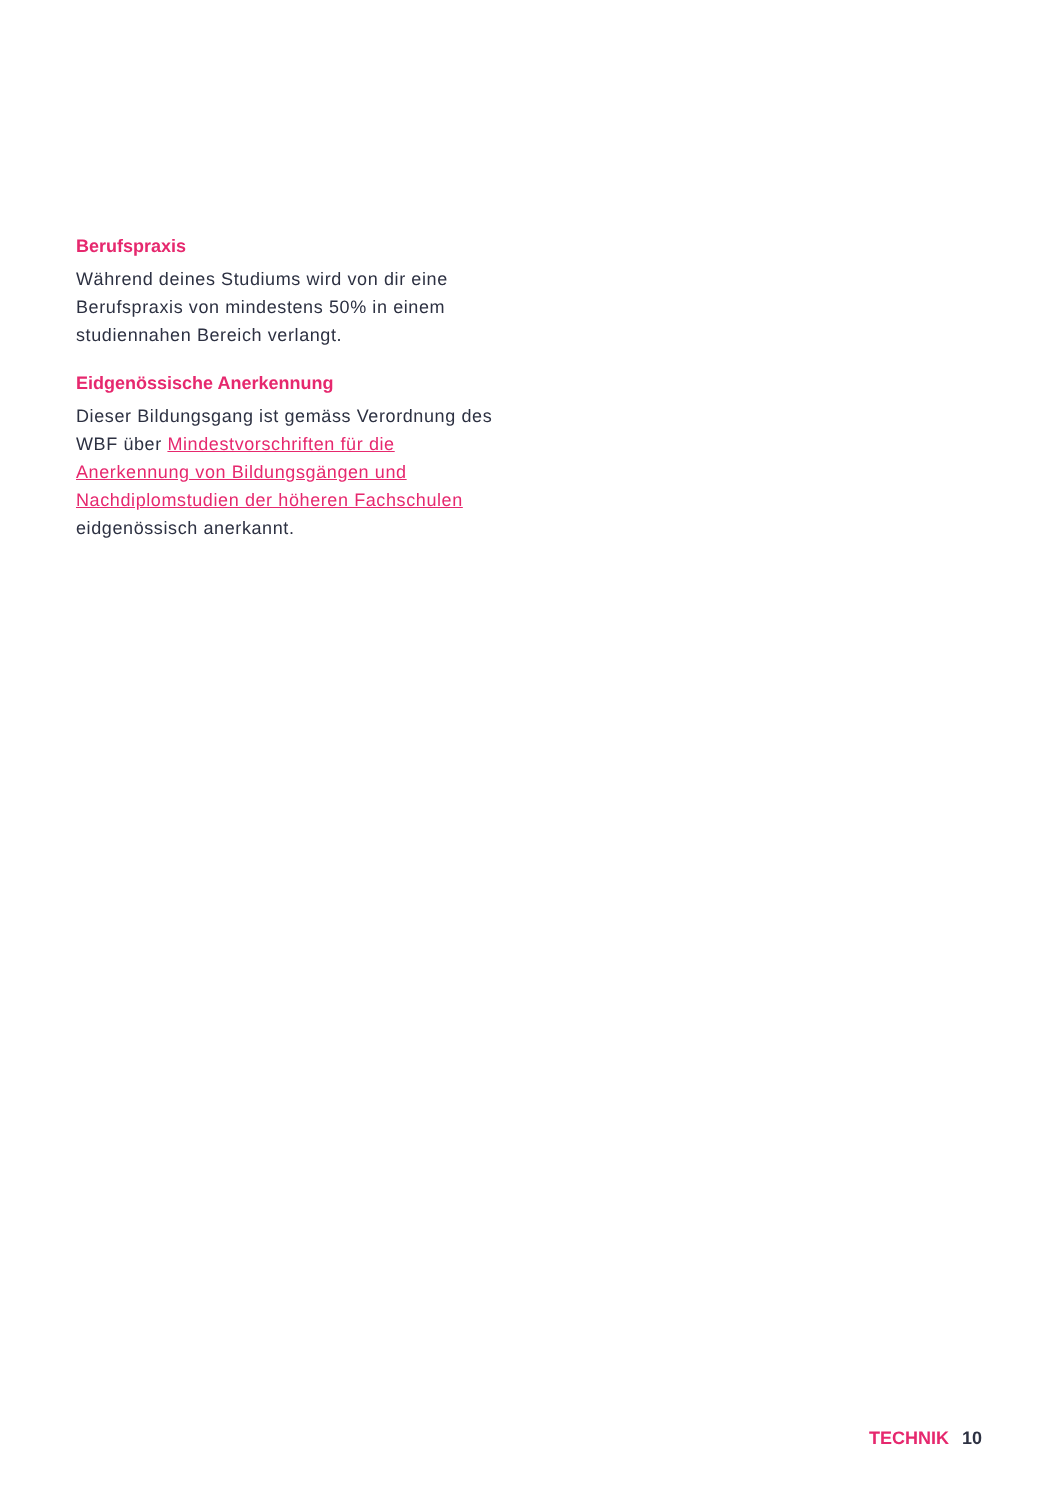Berufspraxis
Während deines Studiums wird von dir eine Berufspraxis von mindestens 50% in einem studiennahen Bereich verlangt.
Eidgenössische Anerkennung
Dieser Bildungsgang ist gemäss Verordnung des WBF über Mindestvorschriften für die Anerkennung von Bildungsgängen und Nachdiplomstudien der höheren Fachschulen eidgenössisch anerkannt.
TECHNIK 10